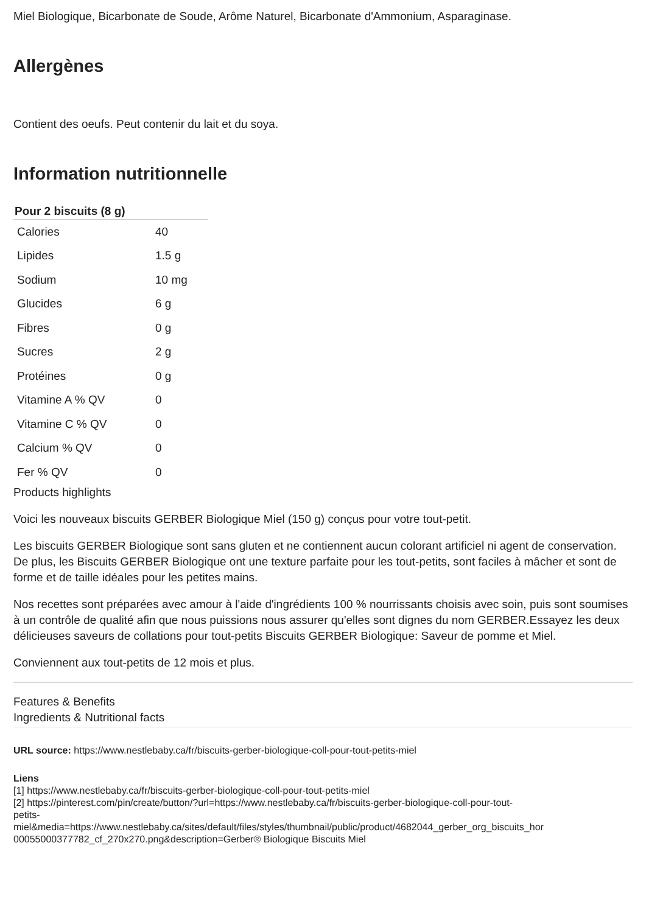Miel Biologique, Bicarbonate de Soude, Arôme Naturel, Bicarbonate d'Ammonium, Asparaginase.
Allergènes
Contient des oeufs. Peut contenir du lait et du soya.
Information nutritionnelle
| Pour 2 biscuits (8 g) | |
| --- | --- |
| Calories | 40 |
| Lipides | 1.5 g |
| Sodium | 10 mg |
| Glucides | 6 g |
| Fibres | 0 g |
| Sucres | 2 g |
| Protéines | 0 g |
| Vitamine A % QV | 0 |
| Vitamine C % QV | 0 |
| Calcium % QV | 0 |
| Fer % QV | 0 |
Products highlights
Voici les nouveaux biscuits GERBER Biologique Miel (150 g) conçus pour votre tout-petit.
Les biscuits GERBER Biologique sont sans gluten et ne contiennent aucun colorant artificiel ni agent de conservation. De plus, les Biscuits GERBER Biologique ont une texture parfaite pour les tout-petits, sont faciles à mâcher et sont de forme et de taille idéales pour les petites mains.
Nos recettes sont préparées avec amour à l'aide d'ingrédients 100 % nourrissants choisis avec soin, puis sont soumises à un contrôle de qualité afin que nous puissions nous assurer qu'elles sont dignes du nom GERBER.Essayez les deux délicieuses saveurs de collations pour tout-petits Biscuits GERBER Biologique: Saveur de pomme et Miel.
Conviennent aux tout-petits de 12 mois et plus.
Features & Benefits
Ingredients & Nutritional facts
URL source: https://www.nestlebaby.ca/fr/biscuits-gerber-biologique-coll-pour-tout-petits-miel
Liens
[1] https://www.nestlebaby.ca/fr/biscuits-gerber-biologique-coll-pour-tout-petits-miel
[2] https://pinterest.com/pin/create/button/?url=https://www.nestlebaby.ca/fr/biscuits-gerber-biologique-coll-pour-tout-
petits-
miel&media=https://www.nestlebaby.ca/sites/default/files/styles/thumbnail/public/product/4682044_gerber_org_biscuits_hor
00055000377782_cf_270x270.png&description=Gerber® Biologique Biscuits Miel